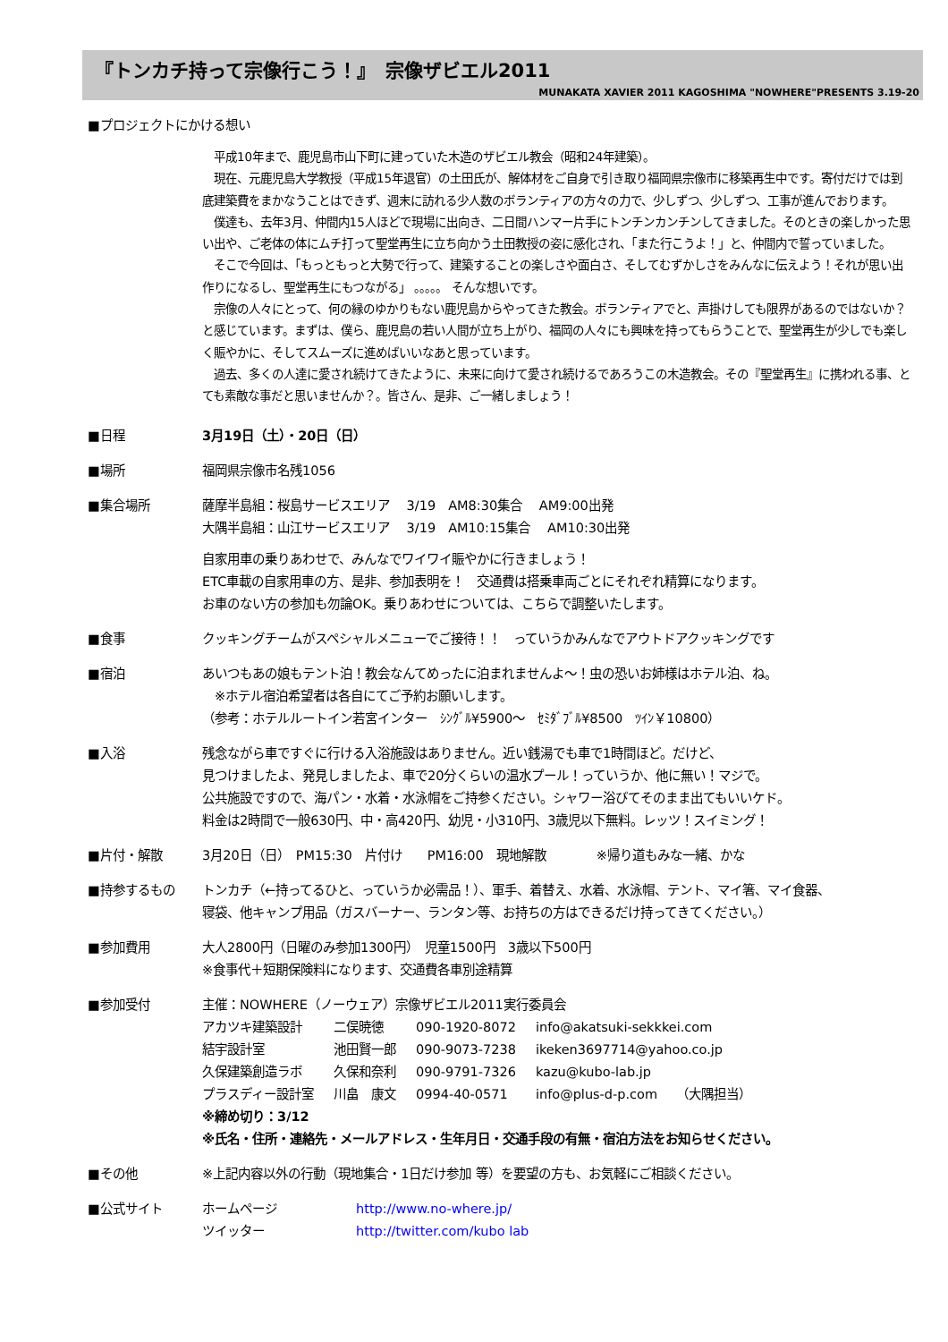『トンカチ持って宗像行こう！』　宗像ザビエル2011
MUNAKATA XAVIER 2011 KAGOSHIMA "NOWHERE"PRESENTS 3.19-20
■プロジェクトにかける想い
　平成10年まで、鹿児島市山下町に建っていた木造のザビエル教会（昭和24年建築）。
　現在、元鹿児島大学教授（平成15年退官）の土田氏が、解体材をご自身で引き取り福岡県宗像市に移築再生中です。寄付だけでは到底建築費をまかなうことはできず、週末に訪れる少人数のボランティアの方々の力で、少しずつ、少しずつ、工事が進んでおります。
　僕達も、去年3月、仲間内15人ほどで現場に出向き、二日間ハンマー片手にトンチンカンチンしてきました。そのときの楽しかった思い出や、ご老体の体にムチ打って聖堂再生に立ち向かう土田教授の姿に感化され、「また行こうよ！」と、仲間内で誓っていました。
　そこで今回は、「もっともっと大勢で行って、建築することの楽しさや面白さ、そしてむずかしさをみんなに伝えよう！それが思い出作りになるし、聖堂再生にもつながる」 。。。。。 そんな想いです。
　宗像の人々にとって、何の縁のゆかりもない鹿児島からやってきた教会。ボランティアでと、声掛けしても限界があるのではないか？と感じています。まずは、僕ら、鹿児島の若い人間が立ち上がり、福岡の人々にも興味を持ってもらうことで、聖堂再生が少しでも楽しく賑やかに、そしてスムーズに進めばいいなあと思っています。
　過去、多くの人達に愛され続けてきたように、未来に向けて愛され続けるであろうこの木造教会。その『聖堂再生』に携われる事、とても素敵な事だと思いませんか？。皆さん、是非、ご一緒しましょう！
■日程 3月19日（土）・20日（日）
■場所 福岡県宗像市名残1056
■集合場所 薩摩半島組：桜島サービスエリア　 3/19　AM8:30集合　 AM9:00出発
大隅半島組：山江サービスエリア　 3/19　AM10:15集合　 AM10:30出発
自家用車の乗りあわせで、みんなでワイワイ賑やかに行きましょう！
ETC車載の自家用車の方、是非、参加表明を！　交通費は搭乗車両ごとにそれぞれ精算になります。
お車のない方の参加も勿論OK。乗りあわせについては、こちらで調整いたします。
■食事 クッキングチームがスペシャルメニューでご接待！！　っていうかみんなでアウトドアクッキングです
■宿泊 あいつもあの娘もテント泊！教会なんてめったに泊まれませんよ～！虫の恐いお姉様はホテル泊、ね。
　※ホテル宿泊希望者は各自にてご予約お願いします。
（参考：ホテルルートイン若宮インター　ｼﾝｸﾞﾙ¥5900～　ｾﾐﾀﾞﾌﾞﾙ¥8500　ﾂｲﾝ￥10800）
■入浴 残念ながら車ですぐに行ける入浴施設はありません。近い銭湯でも車で1時間ほど。だけど、
見つけましたよ、発見しましたよ、車で20分くらいの温水プール！っていうか、他に無い！マジで。
公共施設ですので、海パン・水着・水泳帽をご持参ください。シャワー浴びてそのまま出てもいいケド。
料金は2時間で一般630円、中・高420円、幼児・小310円、3歳児以下無料。レッツ！スイミング！
■片付・解散 3月20日（日）　PM15:30　片付け　　PM16:00　現地解散　　　　※帰り道もみな一緒、かな
■持参するもの トンカチ（←持ってるひと、っていうか必需品！）、軍手、着替え、水着、水泳帽、テント、マイ箸、マイ食器、
寝袋、他キャンプ用品（ガスバーナー、ランタン等、お持ちの方はできるだけ持ってきてください。）
■参加費用 大人2800円（日曜のみ参加1300円）　児童1500円　3歳以下500円
※食事代＋短期保険料になります、交通費各車別途精算
■参加受付 主催：NOWHERE（ノーウェア）宗像ザビエル2011実行委員会
| アカツキ建築設計 | 二俣暁徳 | 090-1920-8072 | info@akatsuki-sekkkei.com |
| 結宇設計室 | 池田賢一郎 | 090-9073-7238 | ikeken3697714@yahoo.co.jp |
| 久保建築創造ラボ | 久保和奈利 | 090-9791-7326 | kazu@kubo-lab.jp |
| プラスディー設計室 | 川畠 康文 | 0994-40-0571 | info@plus-d-p.com （大隅担当） |
※締め切り：3/12
※氏名・住所・連絡先・メールアドレス・生年月日・交通手段の有無・宿泊方法をお知らせください。
■その他 ※上記内容以外の行動（現地集合・1日だけ参加 等）を要望の方も、お気軽にご相談ください。
■公式サイト
| ホームページ | http://www.no-where.jp/ |
| ツイッター | http://twitter.com/kubo lab |